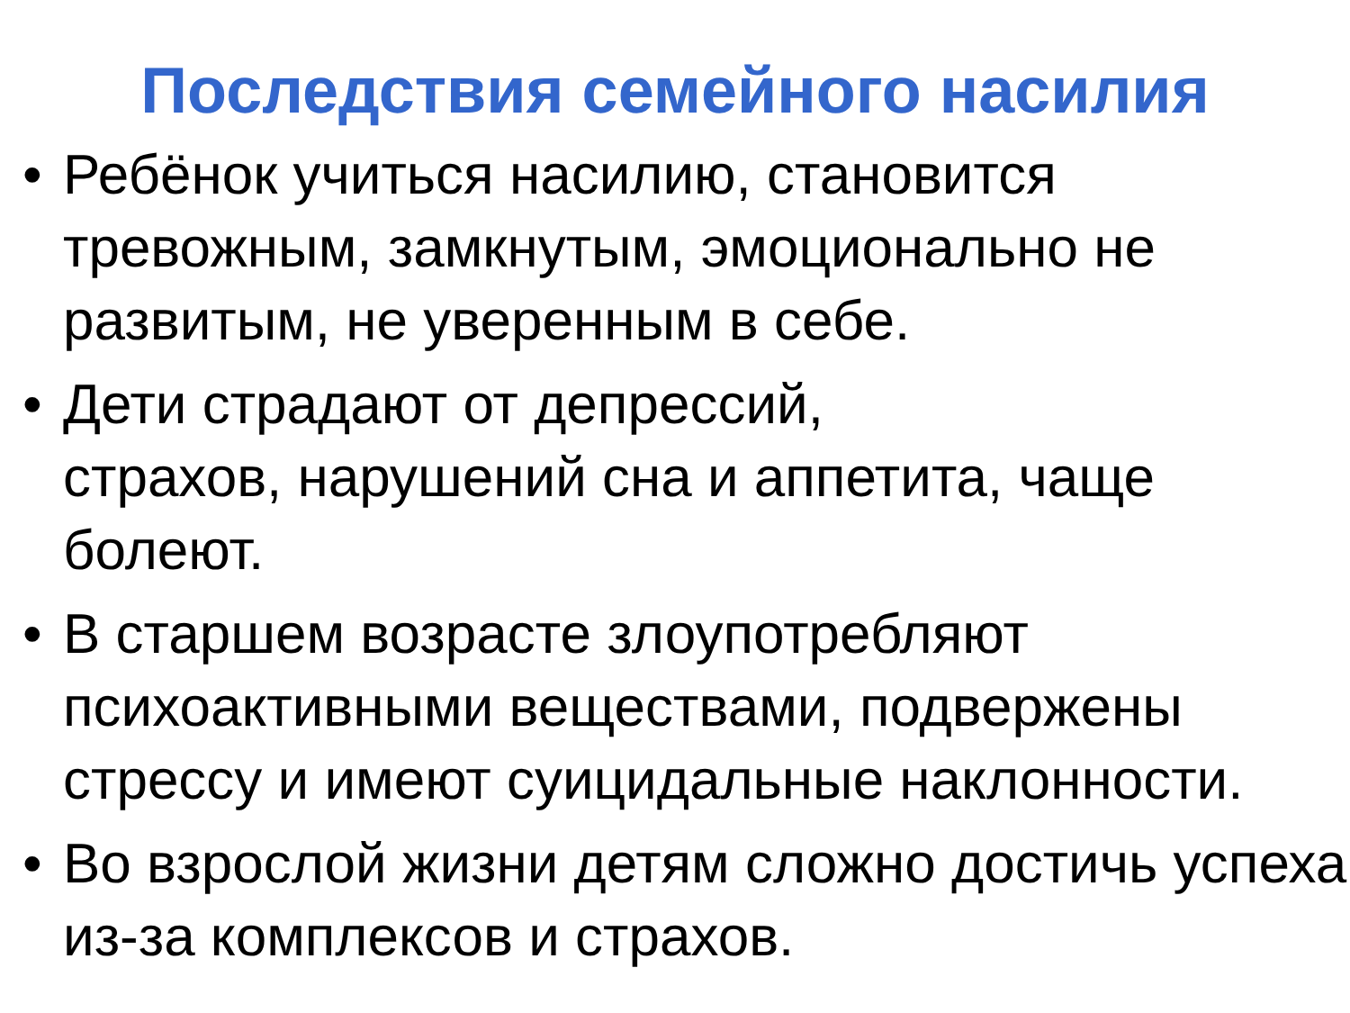Последствия семейного насилия
• Ребёнок учиться насилию, становится тревожным, замкнутым, эмоционально не развитым, не уверенным в себе.
• Дети страдают от депрессий,
страхов, нарушений сна и аппетита, чаще болеют.
• В старшем возрасте злоупотребляют психоактивными веществами, подвержены стрессу и имеют суицидальные наклонности.
• Во взрослой жизни детям сложно достичь успеха из-за комплексов и страхов.